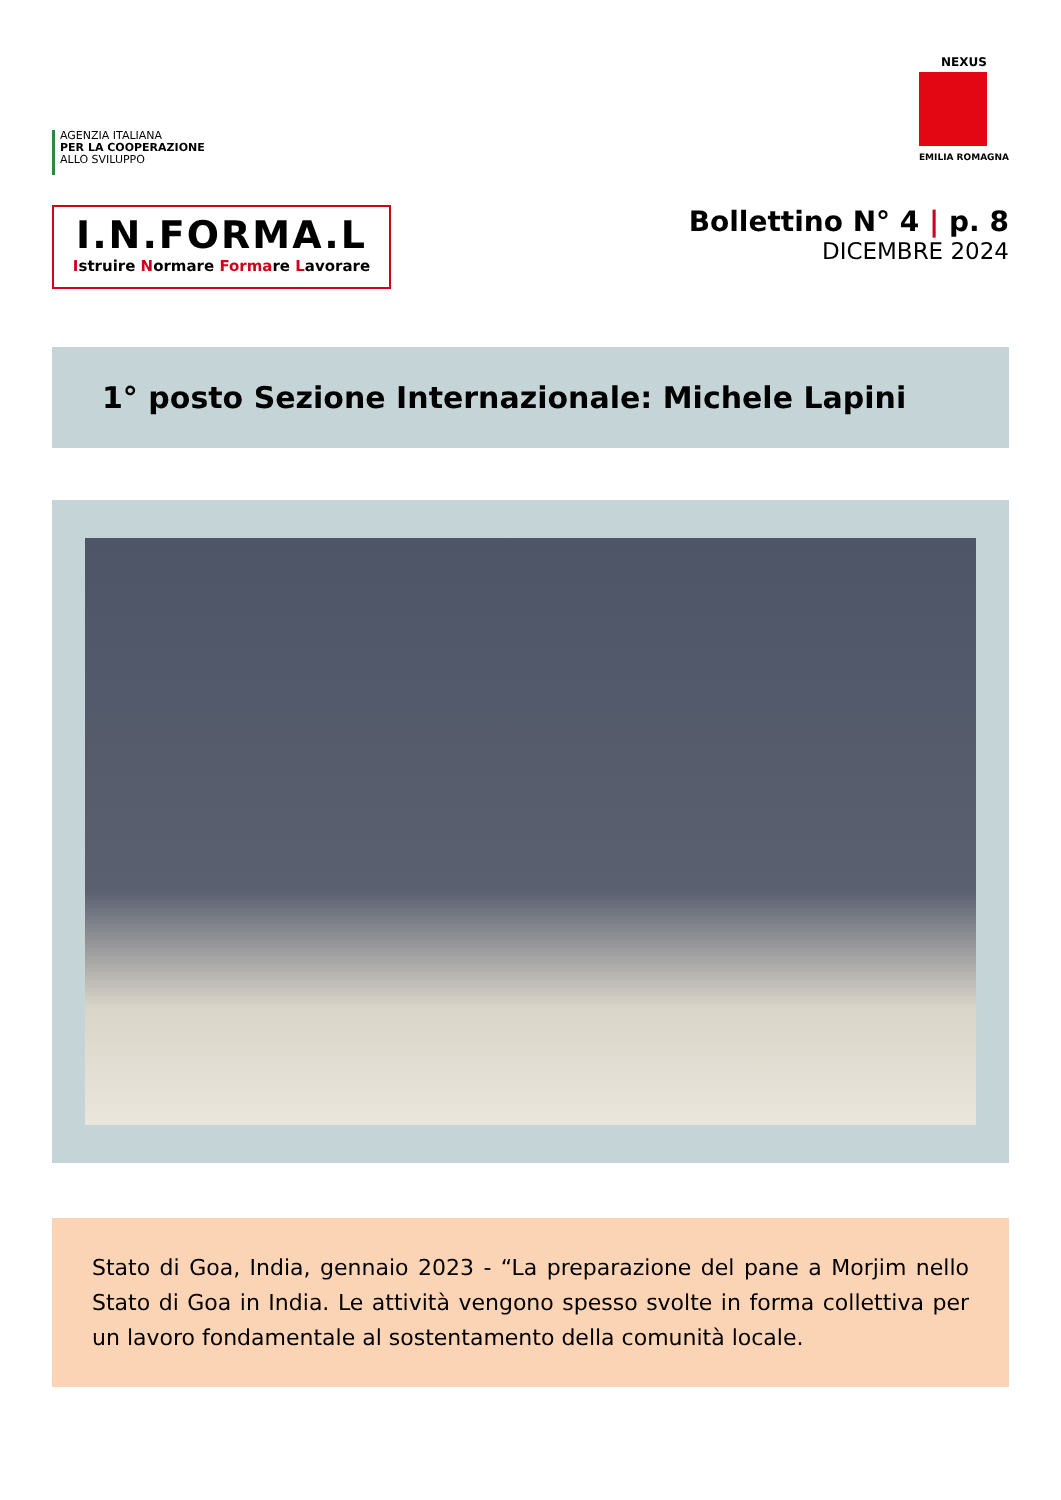AGENZIA ITALIANA
PER LA COOPERAZIONE
ALLO SVILUPPO
NEXUS
EMILIA ROMAGNA
I.N.FORMA.L
Istruire Normare Formare Lavorare
Bollettino N° 4 | p. 8
DICEMBRE 2024
1° posto Sezione Internazionale: Michele Lapini
Stato di Goa, India, gennaio 2023 - “La preparazione del pane a Morjim nello Stato di Goa in India. Le attività vengono spesso svolte in forma collettiva per un lavoro fondamentale al sostentamento della comunità locale.